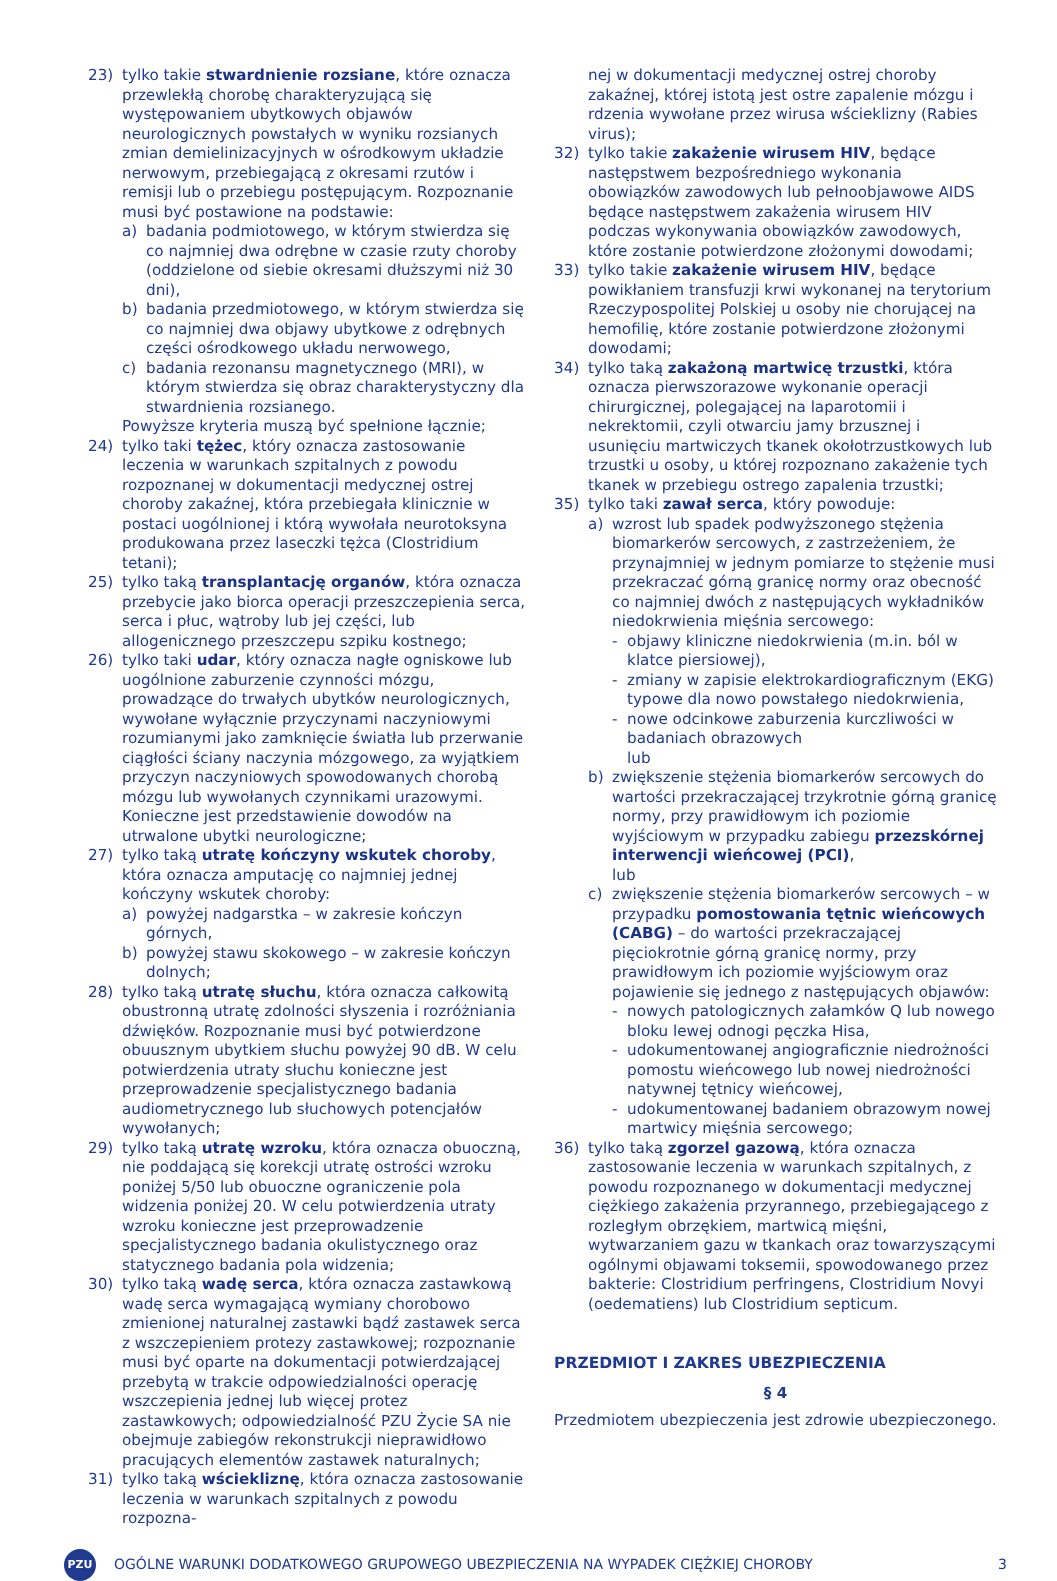23) tylko takie stwardnienie rozsiane, które oznacza przewlekłą chorobę charakteryzującą się występowaniem ubytkowych objawów neurologicznych powstałych w wyniku rozsianych zmian demielinizacyjnych w ośrodkowym układzie nerwowym, przebiegającą z okresami rzutów i remisji lub o przebiegu postępującym. Rozpoznanie musi być postawione na podstawie:
a) badania podmiotowego, w którym stwierdza się co najmniej dwa odrębne w czasie rzuty choroby (oddzielone od siebie okresami dłuższymi niż 30 dni),
b) badania przedmiotowego, w którym stwierdza się co najmniej dwa objawy ubytkowe z odrębnych części ośrodkowego układu nerwowego,
c) badania rezonansu magnetycznego (MRI), w którym stwierdza się obraz charakterystyczny dla stwardnienia rozsianego.
Powyższe kryteria muszą być spełnione łącznie;
24) tylko taki tężec, który oznacza zastosowanie leczenia w warunkach szpitalnych z powodu rozpoznanej w dokumentacji medycznej ostrej choroby zakaźnej, która przebiegała klinicznie w postaci uogólnionej i którą wywołała neurotoksyna produkowana przez laseczki tężca (Clostridium tetani);
25) tylko taką transplantację organów, która oznacza przebycie jako biorca operacji przeszczepienia serca, serca i płuc, wątroby lub jej części, lub allogenicznego przeszczepu szpiku kostnego;
26) tylko taki udar, który oznacza nagłe ogniskowe lub uogólnione zaburzenie czynności mózgu, prowadzące do trwałych ubytków neurologicznych, wywołane wyłącznie przyczynami naczyniowymi rozumianymi jako zamknięcie światła lub przerwanie ciągłości ściany naczynia mózgowego, za wyjątkiem przyczyn naczyniowych spowodowanych chorobą mózgu lub wywołanych czynnikami urazowymi. Konieczne jest przedstawienie dowodów na utrwalone ubytki neurologiczne;
27) tylko taką utratę kończyny wskutek choroby, która oznacza amputację co najmniej jednej kończyny wskutek choroby:
a) powyżej nadgarstka – w zakresie kończyn górnych,
b) powyżej stawu skokowego – w zakresie kończyn dolnych;
28) tylko taką utratę słuchu, która oznacza całkowitą obustronną utratę zdolności słyszenia i rozróżniania dźwięków. Rozpoznanie musi być potwierdzone obuusznym ubytkiem słuchu powyżej 90 dB. W celu potwierdzenia utraty słuchu konieczne jest przeprowadzenie specjalistycznego badania audiometrycznego lub słuchowych potencjałów wywołanych;
29) tylko taką utratę wzroku, która oznacza obuoczną, nie poddającą się korekcji utratę ostrości wzroku poniżej 5/50 lub obuoczne ograniczenie pola widzenia poniżej 20. W celu potwierdzenia utraty wzroku konieczne jest przeprowadzenie specjalistycznego badania okulistycznego oraz statycznego badania pola widzenia;
30) tylko taką wadę serca, która oznacza zastawkową wadę serca wymagającą wymiany chorobowo zmienionej naturalnej zastawki bądź zastawek serca z wszczepieniem protezy zastawkowej; rozpoznanie musi być oparte na dokumentacji potwierdzającej przebytą w trakcie odpowiedzialności operację wszczepienia jednej lub więcej protez zastawkowych; odpowiedzialność PZU Życie SA nie obejmuje zabiegów rekonstrukcji nieprawidłowo pracujących elementów zastawek naturalnych;
31) tylko taką wściekliznę, która oznacza zastosowanie leczenia w warunkach szpitalnych z powodu rozpozna-
nej w dokumentacji medycznej ostrej choroby zakaźnej, której istotą jest ostre zapalenie mózgu i rdzenia wywołane przez wirusa wścieklizny (Rabies virus);
32) tylko takie zakażenie wirusem HIV, będące następstwem bezpośredniego wykonania obowiązków zawodowych lub pełnoobjawowe AIDS będące następstwem zakażenia wirusem HIV podczas wykonywania obowiązków zawodowych, które zostanie potwierdzone złożonymi dowodami;
33) tylko takie zakażenie wirusem HIV, będące powikłaniem transfuzji krwi wykonanej na terytorium Rzeczypospolitej Polskiej u osoby nie chorującej na hemofilię, które zostanie potwierdzone złożonymi dowodami;
34) tylko taką zakażoną martwicę trzustki, która oznacza pierwszorazowe wykonanie operacji chirurgicznej, polegającej na laparotomii i nekrektomii, czyli otwarciu jamy brzusznej i usunięciu martwiczych tkanek okołotrzustkowych lub trzustki u osoby, u której rozpoznano zakażenie tych tkanek w przebiegu ostrego zapalenia trzustki;
35) tylko taki zawał serca, który powoduje:
a) wzrost lub spadek podwyższonego stężenia biomarkerów sercowych, z zastrzeżeniem, że przynajmniej w jednym pomiarze to stężenie musi przekraczać górną granicę normy oraz obecność co najmniej dwóch z następujących wykładników niedokrwienia mięśnia sercowego:
- objawy kliniczne niedokrwienia (m.in. ból w klatce piersiowej),
- zmiany w zapisie elektrokardiograficznym (EKG) typowe dla nowo powstałego niedokrwienia,
- nowe odcinkowe zaburzenia kurczliwości w badaniach obrazowych
lub
b) zwiększenie stężenia biomarkerów sercowych do wartości przekraczającej trzykrotnie górną granicę normy, przy prawidłowym ich poziomie wyjściowym w przypadku zabiegu przezskórnej interwencji wieńcowej (PCI),
lub
c) zwiększenie stężenia biomarkerów sercowych – w przypadku pomostowania tętnic wieńcowych (CABG) – do wartości przekraczającej pięciokrotnie górną granicę normy, przy prawidłowym ich poziomie wyjściowym oraz pojawienie się jednego z następujących objawów:
- nowych patologicznych załamków Q lub nowego bloku lewej odnogi pęczka Hisa,
- udokumentowanej angiograficznie niedrożności pomostu wieńcowego lub nowej niedrożności natywnej tętnicy wieńcowej,
- udokumentowanej badaniem obrazowym nowej martwicy mięśnia sercowego;
36) tylko taką zgorzel gazową, która oznacza zastosowanie leczenia w warunkach szpitalnych, z powodu rozpoznanego w dokumentacji medycznej ciężkiego zakażenia przyrannego, przebiegającego z rozległym obrzękiem, martwicą mięśni, wytwarzaniem gazu w tkankach oraz towarzyszącymi ogólnymi objawami toksemii, spowodowanego przez bakterie: Clostridium perfringens, Clostridium Novyi (oedematiens) lub Clostridium septicum.
PRZEDMIOT I ZAKRES UBEZPIECZENIA
§ 4
Przedmiotem ubezpieczenia jest zdrowie ubezpieczonego.
PZU
OGÓLNE WARUNKI DODATKOWEGO GRUPOWEGO UBEZPIECZENIA NA WYPADEK CIĘŻKIEJ CHOROBY
3